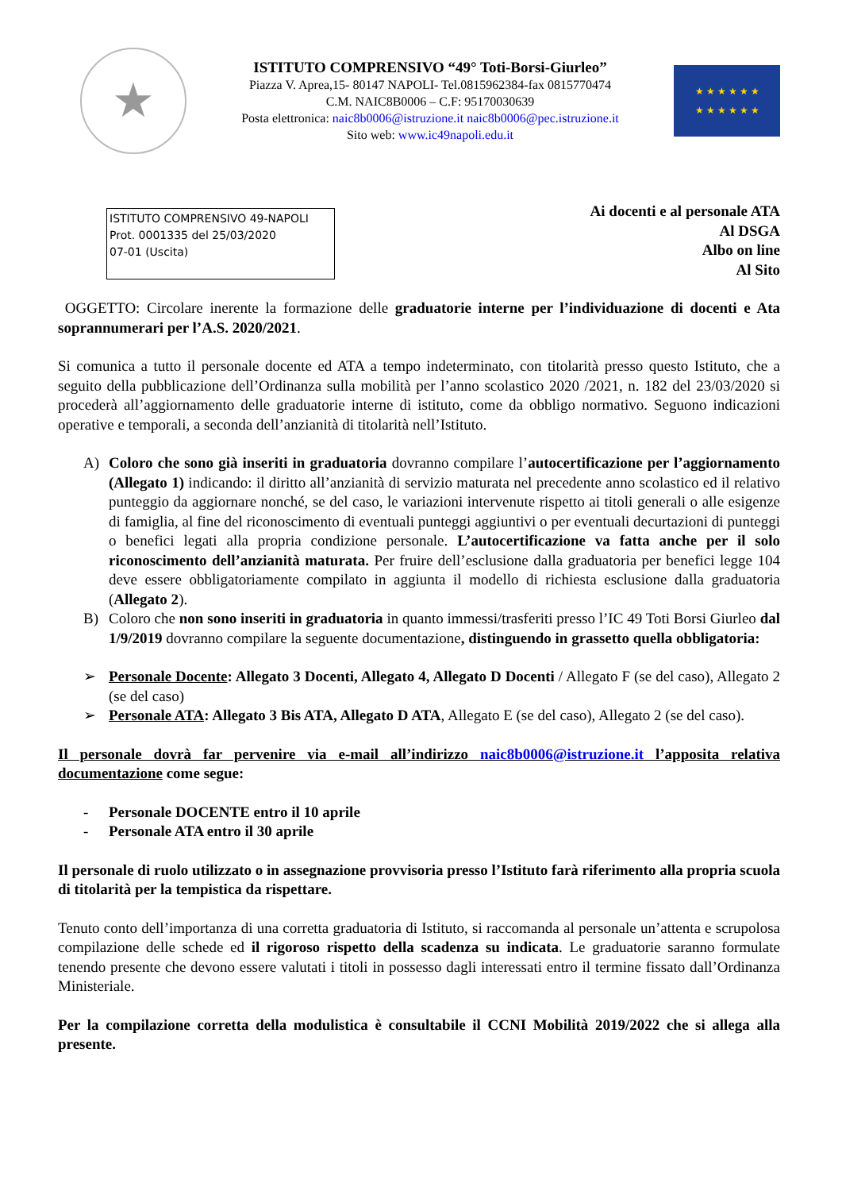★
ISTITUTO COMPRENSIVO “49° Toti-Borsi-Giurleo”
Piazza V. Aprea,15- 80147 NAPOLI- Tel.0815962384-fax 0815770474
C.M. NAIC8B0006 – C.F: 95170030639
Posta elettronica: naic8b0006@istruzione.it naic8b0006@pec.istruzione.it
Sito web: www.ic49napoli.edu.it
★ ★ ★ ★ ★ ★
★ ★ ★ ★ ★ ★
ISTITUTO COMPRENSIVO 49-NAPOLI
Prot. 0001335 del 25/03/2020
07-01 (Uscita)
Ai docenti e al personale ATA
Al DSGA
Albo on line
Al Sito
OGGETTO: Circolare inerente la formazione delle graduatorie interne per l’individuazione di docenti e Ata soprannumerari per l’A.S. 2020/2021.
Si comunica a tutto il personale docente ed ATA a tempo indeterminato, con titolarità presso questo Istituto, che a seguito della pubblicazione dell’Ordinanza sulla mobilità per l’anno scolastico 2020 /2021, n. 182 del 23/03/2020 si procederà all’aggiornamento delle graduatorie interne di istituto, come da obbligo normativo. Seguono indicazioni operative e temporali, a seconda dell’anzianità di titolarità nell’Istituto.
A) Coloro che sono già inseriti in graduatoria dovranno compilare l’autocertificazione per l’aggiornamento (Allegato 1) indicando: il diritto all’anzianità di servizio maturata nel precedente anno scolastico ed il relativo punteggio da aggiornare nonché, se del caso, le variazioni intervenute rispetto ai titoli generali o alle esigenze di famiglia, al fine del riconoscimento di eventuali punteggi aggiuntivi o per eventuali decurtazioni di punteggi o benefici legati alla propria condizione personale. L’autocertificazione va fatta anche per il solo riconoscimento dell’anzianità maturata. Per fruire dell’esclusione dalla graduatoria per benefici legge 104 deve essere obbligatoriamente compilato in aggiunta il modello di richiesta esclusione dalla graduatoria (Allegato 2).
B) Coloro che non sono inseriti in graduatoria in quanto immessi/trasferiti presso l’IC 49 Toti Borsi Giurleo dal 1/9/2019 dovranno compilare la seguente documentazione, distinguendo in grassetto quella obbligatoria:
➢ Personale Docente: Allegato 3 Docenti, Allegato 4, Allegato D Docenti / Allegato F (se del caso), Allegato 2 (se del caso)
➢ Personale ATA: Allegato 3 Bis ATA, Allegato D ATA, Allegato E (se del caso), Allegato 2 (se del caso).
Il personale dovrà far pervenire via e-mail all’indirizzo naic8b0006@istruzione.it l’apposita relativa documentazione come segue:
- Personale DOCENTE entro il 10 aprile
- Personale ATA entro il 30 aprile
Il personale di ruolo utilizzato o in assegnazione provvisoria presso l’Istituto farà riferimento alla propria scuola di titolarità per la tempistica da rispettare.
Tenuto conto dell’importanza di una corretta graduatoria di Istituto, si raccomanda al personale un’attenta e scrupolosa compilazione delle schede ed il rigoroso rispetto della scadenza su indicata. Le graduatorie saranno formulate tenendo presente che devono essere valutati i titoli in possesso dagli interessati entro il termine fissato dall’Ordinanza Ministeriale.
Per la compilazione corretta della modulistica è consultabile il CCNI Mobilità 2019/2022 che si allega alla presente.